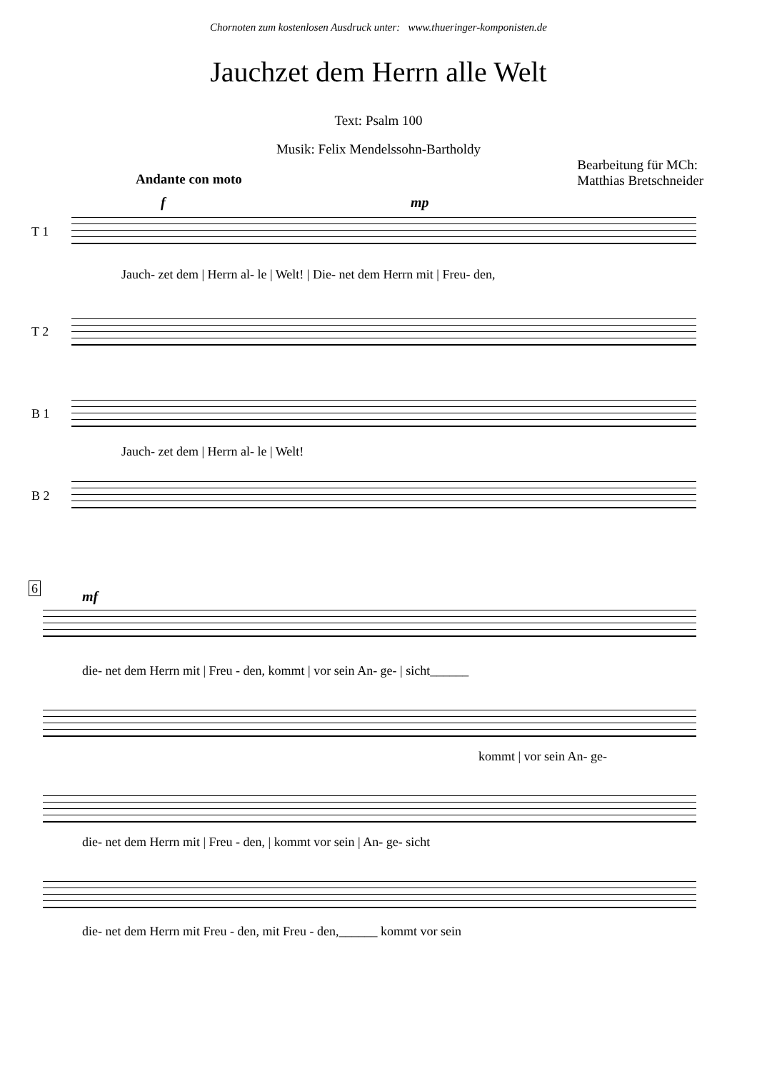Chornoten zum kostenlosen Ausdruck unter: www.thueringer-komponisten.de
Jauchzet dem Herrn alle Welt
Text: Psalm 100
Musik: Felix Mendelssohn-Bartholdy
Andante con moto
Bearbeitung für MCh:
Matthias Bretschneider
f mp
T 1
Jauch- zet dem | Herrn al- le | Welt! | Die- net dem Herrn mit | Freu- den,
T 2
B 1
Jauch- zet dem | Herrn al- le | Welt!
B 2
6 mf
die- net dem Herrn mit | Freu - den, kommt | vor sein An- ge- | sicht______
kommt | vor sein An- ge-
die- net dem Herrn mit | Freu - den, | kommt vor sein | An- ge- sicht
die- net dem Herrn mit Freu - den, mit Freu - den,______ kommt vor sein